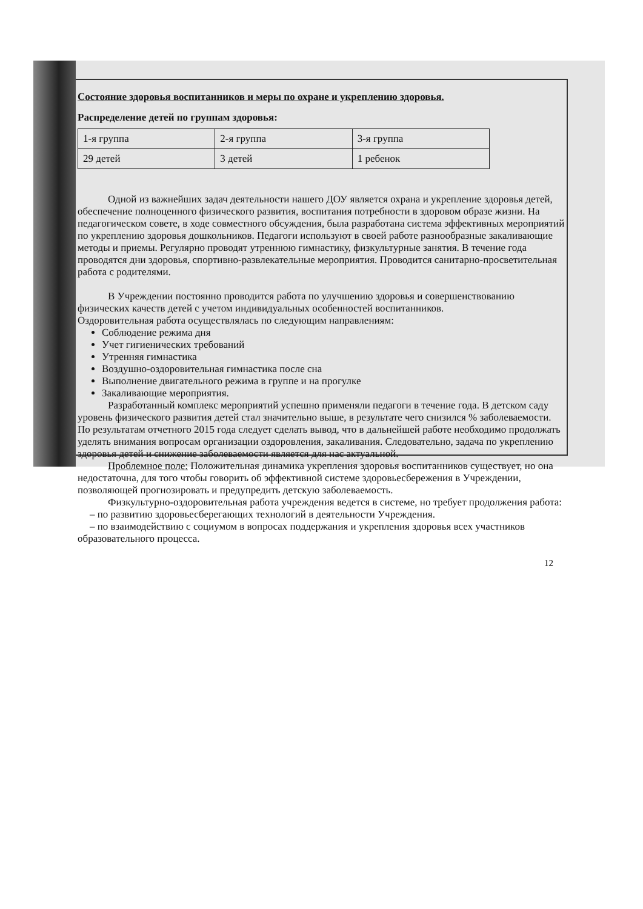Состояние здоровья воспитанников и меры по охране и укреплению здоровья.
Распределение детей по группам здоровья:
| 1-я группа | 2-я группа | 3-я группа |
| 29 детей | 3 детей | 1 ребенок |
Одной из важнейших задач деятельности нашего ДОУ является охрана и укрепление здоровья детей, обеспечение полноценного физического развития, воспитания потребности в здоровом образе жизни. На педагогическом совете, в ходе совместного обсуждения, была разработана система эффективных мероприятий по укреплению здоровья дошкольников. Педагоги используют в своей работе разнообразные закаливающие методы и приемы. Регулярно проводят утреннюю гимнастику, физкультурные занятия. В течение года проводятся дни здоровья, спортивно-развлекательные мероприятия. Проводится санитарно-просветительная работа с родителями.
В Учреждении постоянно проводится работа по улучшению здоровья и совершенствованию физических качеств детей с учетом индивидуальных особенностей воспитанников.
Оздоровительная работа осуществлялась по следующим направлениям:
Соблюдение режима дня
Учет гигиенических требований
Утренняя гимнастика
Воздушно-оздоровительная гимнастика после сна
Выполнение двигательного режима в группе и на прогулке
Закаливающие мероприятия.
Разработанный комплекс мероприятий успешно применяли педагоги в течение года. В детском саду уровень физического развития детей стал значительно выше, в результате чего снизился % заболеваемости. По результатам отчетного 2015 года следует сделать вывод, что в дальнейшей работе необходимо продолжать уделять внимания вопросам организации оздоровления, закаливания. Следовательно, задача по укреплению здоровья детей и снижение заболеваемости является для нас актуальной.
Проблемное поле: Положительная динамика укрепления здоровья воспитанников существует, но она недостаточна, для того чтобы говорить об эффективной системе здоровьесбережения в Учреждении, позволяющей прогнозировать и предупредить детскую заболеваемость.
Физкультурно-оздоровительная работа учреждения ведется в системе, но требует продолжения работа:
– по развитию здоровьесберегающих технологий в деятельности Учреждения.
– по взаимодействию с социумом в вопросах поддержания и укрепления здоровья всех участников образовательного процесса.
12